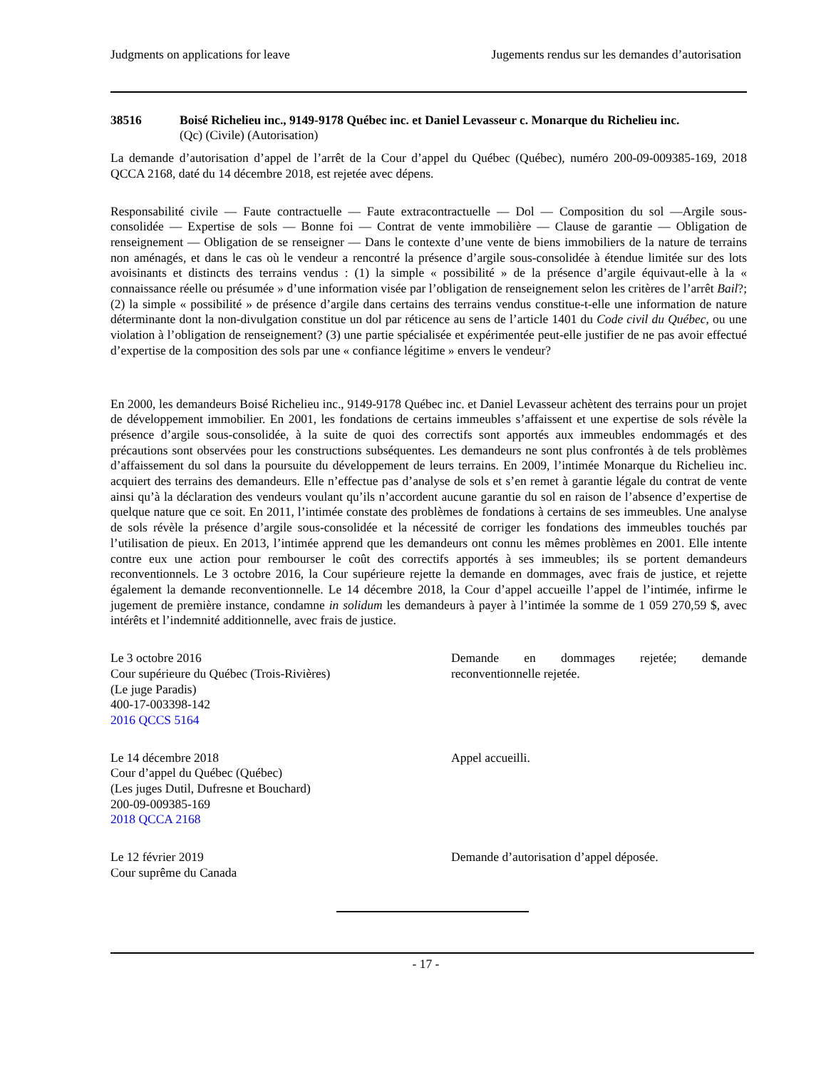Judgments on applications for leave Jugements rendus sur les demandes d’autorisation
38516 Boisé Richelieu inc., 9149-9178 Québec inc. et Daniel Levasseur c. Monarque du Richelieu inc.
(Qc) (Civile) (Autorisation)
La demande d’autorisation d’appel de l’arrêt de la Cour d’appel du Québec (Québec), numéro 200-09-009385-169, 2018 QCCA 2168, daté du 14 décembre 2018, est rejetée avec dépens.
Responsabilité civile — Faute contractuelle — Faute extracontractuelle — Dol — Composition du sol —Argile sous-consolidée — Expertise de sols — Bonne foi — Contrat de vente immobilière — Clause de garantie — Obligation de renseignement — Obligation de se renseigner — Dans le contexte d’une vente de biens immobiliers de la nature de terrains non aménagés, et dans le cas où le vendeur a rencontré la présence d’argile sous-consolidée à étendue limitée sur des lots avoisinants et distincts des terrains vendus : (1) la simple « possibilité » de la présence d’argile équivaut-elle à la « connaissance réelle ou présumée » d’une information visée par l’obligation de renseignement selon les critères de l’arrêt Bail?; (2) la simple « possibilité » de présence d’argile dans certains des terrains vendus constitue-t-elle une information de nature déterminante dont la non-divulgation constitue un dol par réticence au sens de l’article 1401 du Code civil du Québec, ou une violation à l’obligation de renseignement? (3) une partie spécialisée et expérimentée peut-elle justifier de ne pas avoir effectué d’expertise de la composition des sols par une « confiance légitime » envers le vendeur?
En 2000, les demandeurs Boisé Richelieu inc., 9149-9178 Québec inc. et Daniel Levasseur achètent des terrains pour un projet de développement immobilier. En 2001, les fondations de certains immeubles s’affaissent et une expertise de sols révèle la présence d’argile sous-consolidée, à la suite de quoi des correctifs sont apportés aux immeubles endommagés et des précautions sont observées pour les constructions subséquentes. Les demandeurs ne sont plus confrontés à de tels problèmes d’affaissement du sol dans la poursuite du développement de leurs terrains. En 2009, l’intimée Monarque du Richelieu inc. acquiert des terrains des demandeurs. Elle n’effectue pas d’analyse de sols et s’en remet à garantie légale du contrat de vente ainsi qu’à la déclaration des vendeurs voulant qu’ils n’accordent aucune garantie du sol en raison de l’absence d’expertise de quelque nature que ce soit. En 2011, l’intimée constate des problèmes de fondations à certains de ses immeubles. Une analyse de sols révèle la présence d’argile sous-consolidée et la nécessité de corriger les fondations des immeubles touchés par l’utilisation de pieux. En 2013, l’intimée apprend que les demandeurs ont connu les mêmes problèmes en 2001. Elle intente contre eux une action pour rembourser le coût des correctifs apportés à ses immeubles; ils se portent demandeurs reconventionnels. Le 3 octobre 2016, la Cour supérieure rejette la demande en dommages, avec frais de justice, et rejette également la demande reconventionnelle. Le 14 décembre 2018, la Cour d’appel accueille l’appel de l’intimée, infirme le jugement de première instance, condamne in solidum les demandeurs à payer à l’intimée la somme de 1 059 270,59 $, avec intérêts et l’indemnité additionnelle, avec frais de justice.
Le 3 octobre 2016
Cour supérieure du Québec (Trois-Rivières)
(Le juge Paradis)
400-17-003398-142
2016 QCCS 5164
Demande en dommages rejetée; demande reconventionnelle rejetée.
Le 14 décembre 2018
Cour d’appel du Québec (Québec)
(Les juges Dutil, Dufresne et Bouchard)
200-09-009385-169
2018 QCCA 2168
Appel accueilli.
Le 12 février 2019
Cour suprême du Canada
Demande d’autorisation d’appel déposée.
- 17 -